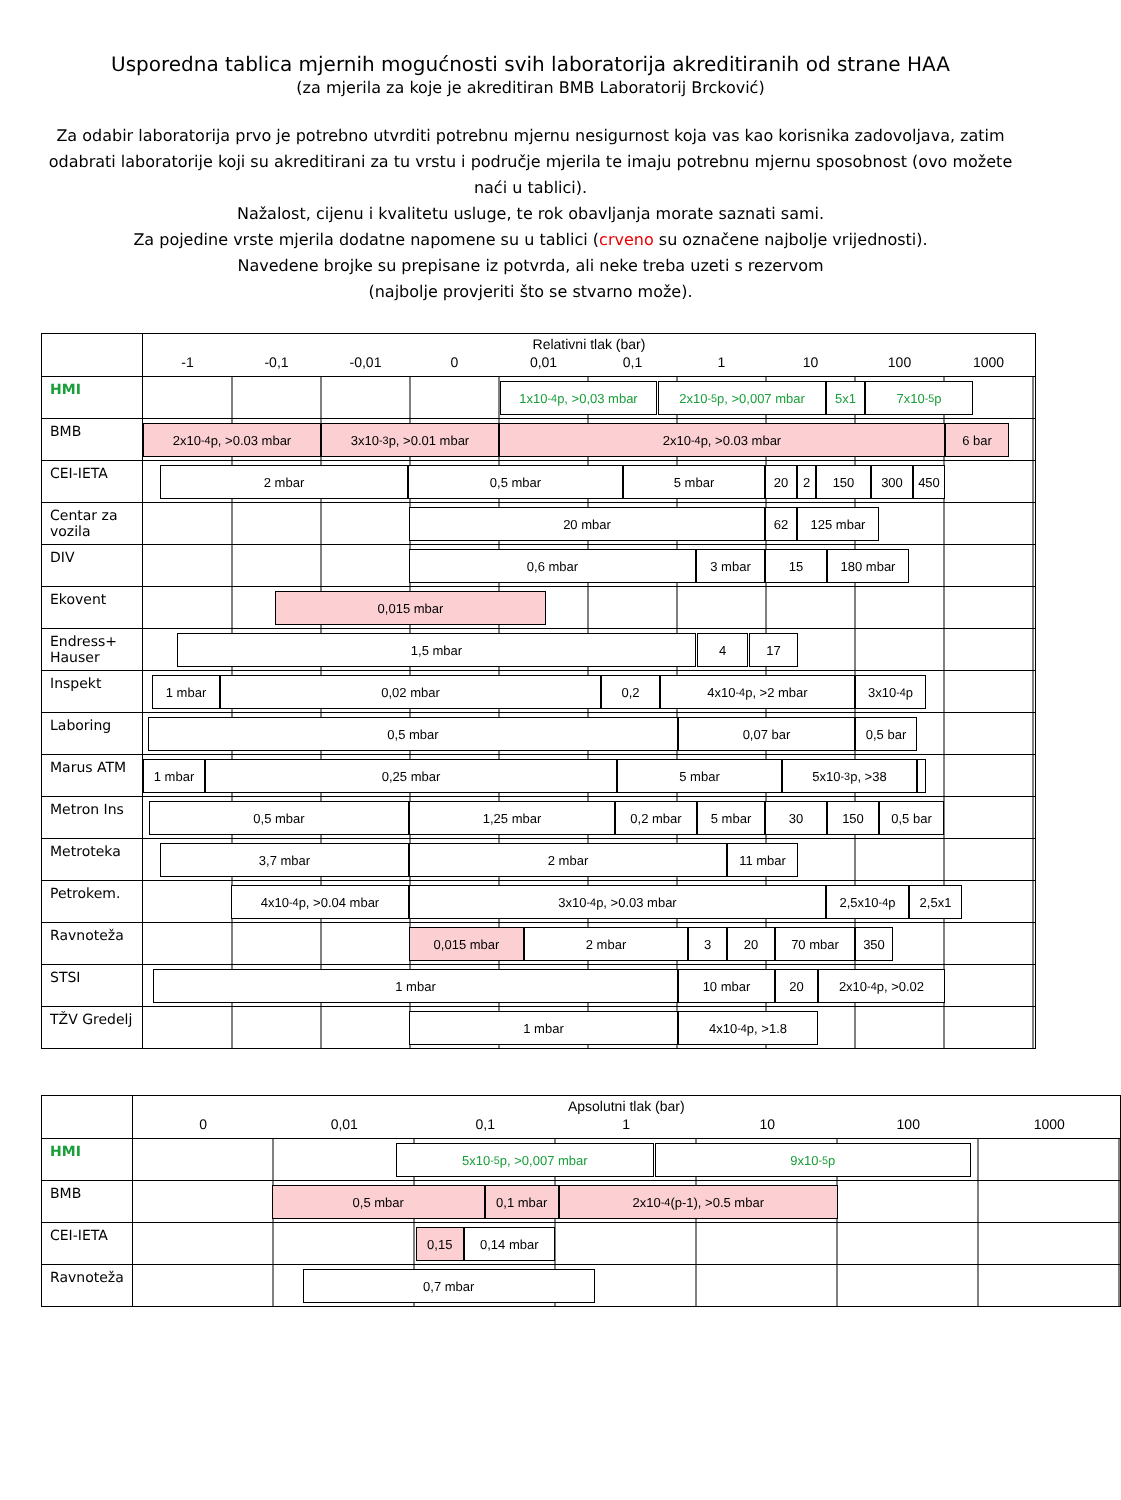Usporedna tablica mjernih mogućnosti svih laboratorija akreditiranih od strane HAA
(za mjerila za koje je akreditiran BMB Laboratorij Brcković)
Za odabir laboratorija prvo je potrebno utvrditi potrebnu mjernu nesigurnost koja vas kao korisnika zadovoljava, zatim odabrati laboratorije koji su akreditirani za tu vrstu i područje mjerila te imaju potrebnu mjernu sposobnost (ovo možete naći u tablici).
Nažalost, cijenu i kvalitetu usluge, te rok obavljanja morate saznati sami.
Za pojedine vrste mjerila dodatne napomene su u tablici (crveno su označene najbolje vrijednosti).
Navedene brojke su prepisane iz potvrda, ali neke treba uzeti s rezervom
(najbolje provjeriti što se stvarno može).
| | Relativni tlak (bar) -1 -0,1 -0,01 0 0,01 0,1 1 10 100 1000 |
| HMI | 1x10<sup>-4</sup>p, >0,03 mbar 2x10<sup>-5</sup>p, >0,007 mbar 5x1 7x10<sup>-5</sup>p |
| BMB | 2x10<sup>-4</sup>p, >0.03 mbar 3x10<sup>-3</sup>p, >0.01 mbar 2x10<sup>-4</sup>p, >0.03 mbar 6 bar |
| CEI-IETA | 2 mbar 0,5 mbar 5 mbar 20 2 150 300 450 |
| Centar za vozila | 20 mbar 62 125 mbar |
| DIV | 0,6 mbar 3 mbar 15 180 mbar |
| Ekovent | 0,015 mbar |
| Endress+ Hauser | 1,5 mbar 4 17 |
| Inspekt | 1 mbar 0,02 mbar 0,2 4x10<sup>-4</sup>p, >2 mbar 3x10<sup>-4</sup>p |
| Laboring | 0,5 mbar 0,07 bar 0,5 bar |
| Marus ATM | 1 mbar 0,25 mbar 5 mbar 5x10<sup>-3</sup>p, >38 |
| Metron Ins | 0,5 mbar 1,25 mbar 0,2 mbar 5 mbar 30 150 0,5 bar |
| Metroteka | 3,7 mbar 2 mbar 11 mbar |
| Petrokem. | 4x10<sup>-4</sup>p, >0.04 mbar 3x10<sup>-4</sup>p, >0.03 mbar 2,5x10<sup>-4</sup>p 2,5x1 |
| Ravnoteža | 0,015 mbar 2 mbar 3 20 70 mbar 350 |
| STSI | 1 mbar 10 mbar 20 2x10<sup>-4</sup>p, >0.02 |
| TŽV Gredelj | 1 mbar 4x10<sup>-4</sup>p, >1.8 |
| | Apsolutni tlak (bar) 0 0,01 0,1 1 10 100 1000 |
| HMI | 5x10<sup>-5</sup>p, >0,007 mbar 9x10<sup>-5</sup>p |
| BMB | 0,5 mbar 0,1 mbar 2x10<sup>-4</sup>(p-1), >0.5 mbar |
| CEI-IETA | 0,15 0,14 mbar |
| Ravnoteža | 0,7 mbar |